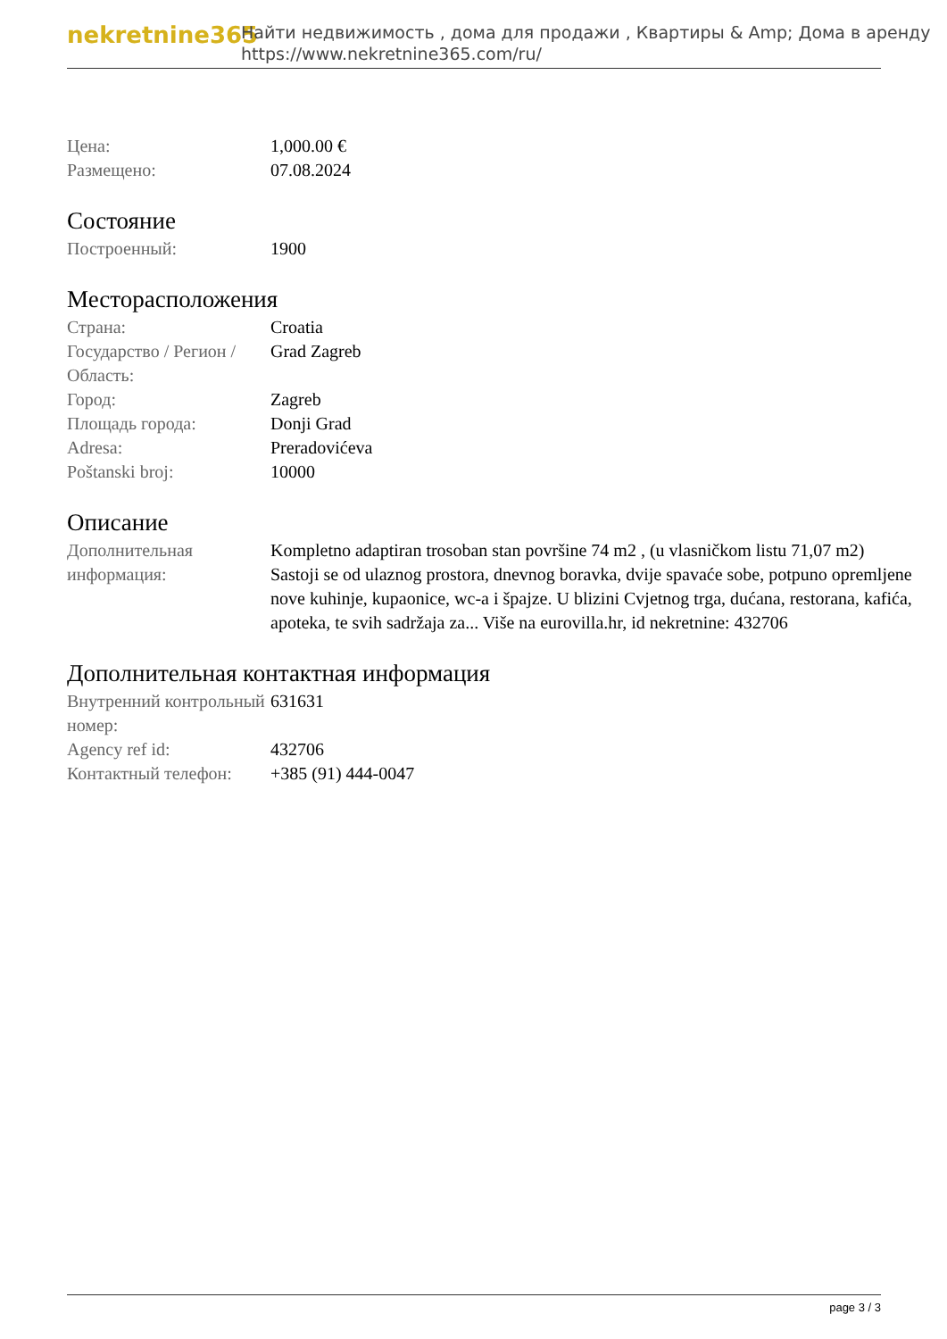nekretnine365
Найти недвижимость , дома для продажи , Квартиры & Amp; Дома в аренду
https://www.nekretnine365.com/ru/
| Цена: | 1,000.00 € |
| Размещено: | 07.08.2024 |
Состояние
| Построенный: | 1900 |
Месторасположения
| Страна: | Croatia |
| Государство / Регион / Область: | Grad Zagreb |
| Город: | Zagreb |
| Площадь города: | Donji Grad |
| Adresa: | Preradovićeva |
| Poštanski broj: | 10000 |
Описание
| Дополнительная информация: | Kompletno adaptiran trosoban stan površine 74 m2 , (u vlasničkom listu 71,07 m2) Sastoji se od ulaznog prostora, dnevnog boravka, dvije spavaće sobe, potpuno opremljene nove kuhinje, kupaonice, wc-a i špajze. U blizini Cvjetnog trga, dućana, restorana, kafića, apoteka, te svih sadržaja za... Više na eurovilla.hr, id nekretnine: 432706 |
Дополнительная контактная информация
| Внутренний контрольный номер: | 631631 |
| Agency ref id: | 432706 |
| Контактный телефон: | +385 (91) 444-0047 |
page 3 / 3